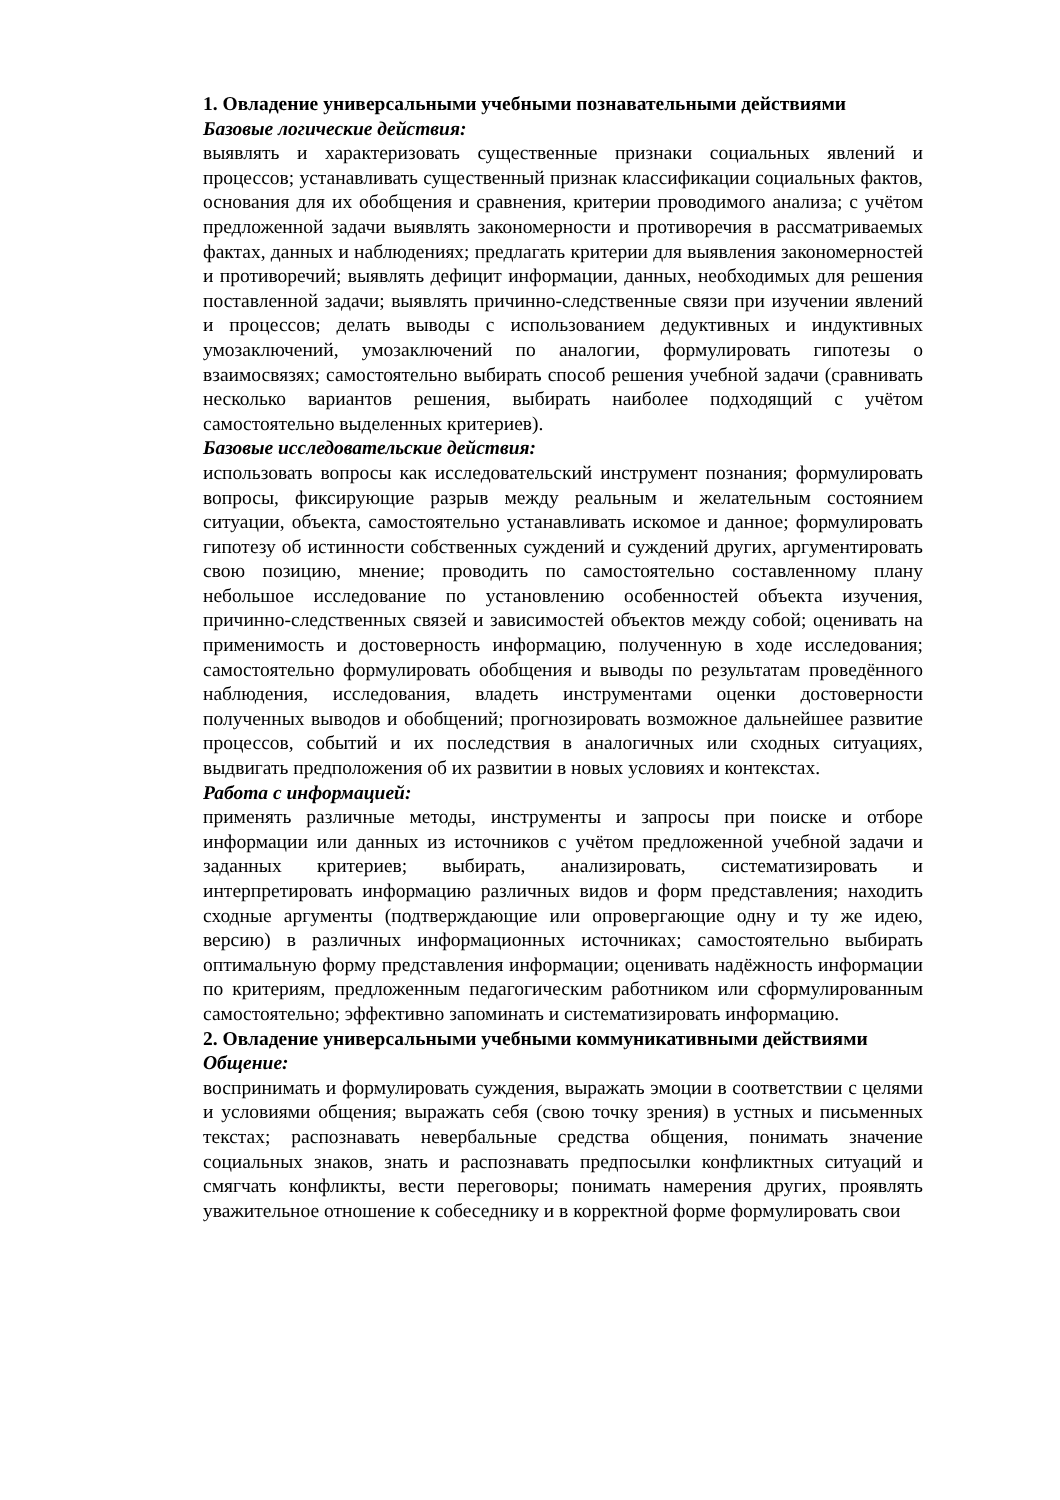1. Овладение универсальными учебными познавательными действиями
Базовые логические действия:
выявлять и характеризовать существенные признаки социальных явлений и процессов; устанавливать существенный признак классификации социальных фактов, основания для их обобщения и сравнения, критерии проводимого анализа; с учётом предложенной задачи выявлять закономерности и противоречия в рассматриваемых фактах, данных и наблюдениях; предлагать критерии для выявления закономерностей и противоречий; выявлять дефицит информации, данных, необходимых для решения поставленной задачи; выявлять причинно-следственные связи при изучении явлений и процессов; делать выводы с использованием дедуктивных и индуктивных умозаключений, умозаключений по аналогии, формулировать гипотезы о взаимосвязях; самостоятельно выбирать способ решения учебной задачи (сравнивать несколько вариантов решения, выбирать наиболее подходящий с учётом самостоятельно выделенных критериев).
Базовые исследовательские действия:
использовать вопросы как исследовательский инструмент познания; формулировать вопросы, фиксирующие разрыв между реальным и желательным состоянием ситуации, объекта, самостоятельно устанавливать искомое и данное; формулировать гипотезу об истинности собственных суждений и суждений других, аргументировать свою позицию, мнение; проводить по самостоятельно составленному плану небольшое исследование по установлению особенностей объекта изучения, причинно-следственных связей и зависимостей объектов между собой; оценивать на применимость и достоверность информацию, полученную в ходе исследования; самостоятельно формулировать обобщения и выводы по результатам проведённого наблюдения, исследования, владеть инструментами оценки достоверности полученных выводов и обобщений; прогнозировать возможное дальнейшее развитие процессов, событий и их последствия в аналогичных или сходных ситуациях, выдвигать предположения об их развитии в новых условиях и контекстах.
Работа с информацией:
применять различные методы, инструменты и запросы при поиске и отборе информации или данных из источников с учётом предложенной учебной задачи и заданных критериев; выбирать, анализировать, систематизировать и интерпретировать информацию различных видов и форм представления; находить сходные аргументы (подтверждающие или опровергающие одну и ту же идею, версию) в различных информационных источниках; самостоятельно выбирать оптимальную форму представления информации; оценивать надёжность информации по критериям, предложенным педагогическим работником или сформулированным самостоятельно; эффективно запоминать и систематизировать информацию.
2. Овладение универсальными учебными коммуникативными действиями
Общение:
воспринимать и формулировать суждения, выражать эмоции в соответствии с целями и условиями общения; выражать себя (свою точку зрения) в устных и письменных текстах; распознавать невербальные средства общения, понимать значение социальных знаков, знать и распознавать предпосылки конфликтных ситуаций и смягчать конфликты, вести переговоры; понимать намерения других, проявлять уважительное отношение к собеседнику и в корректной форме формулировать свои